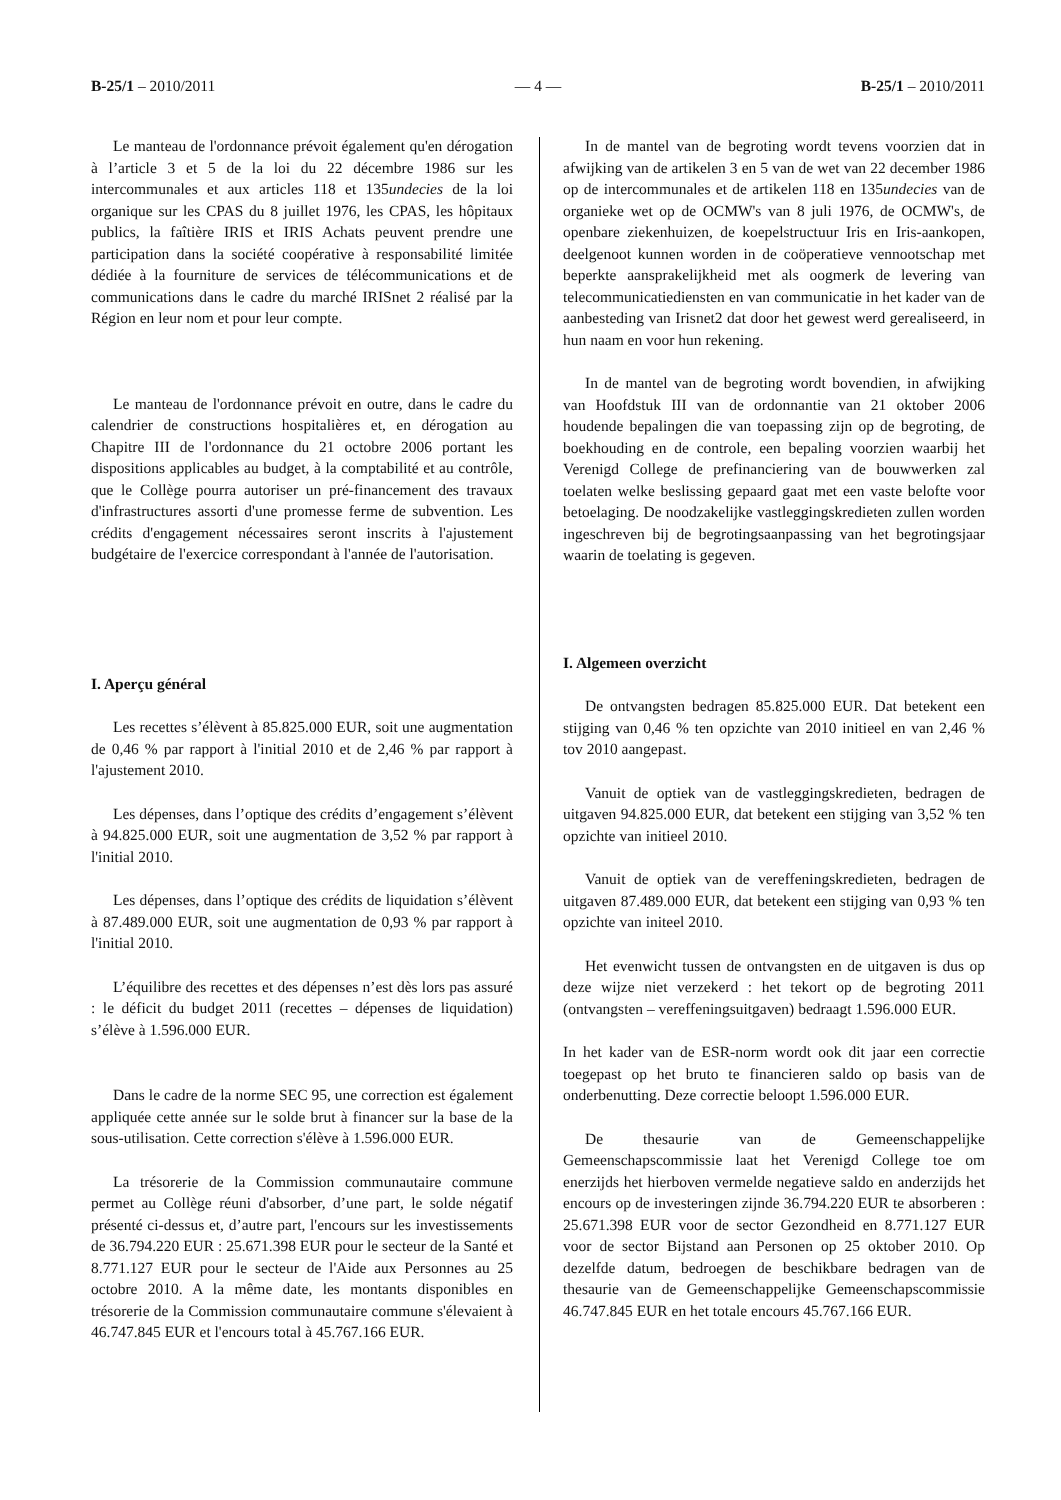B-25/1 – 2010/2011 — 4 — B-25/1 – 2010/2011
Le manteau de l'ordonnance prévoit également qu'en dérogation à l’article 3 et 5 de la loi du 22 décembre 1986 sur les intercommunales et aux articles 118 et 135undecies de la loi organique sur les CPAS du 8 juillet 1976, les CPAS, les hôpitaux publics, la faîtière IRIS et IRIS Achats peuvent prendre une participation dans la société coopérative à responsabilité limitée dédiée à la fourniture de services de télécommunications et de communications dans le cadre du marché IRISnet 2 réalisé par la Région en leur nom et pour leur compte.
Le manteau de l'ordonnance prévoit en outre, dans le cadre du calendrier de constructions hospitalières et, en dérogation au Chapitre III de l'ordonnance du 21 octobre 2006 portant les dispositions applicables au budget, à la comptabilité et au contrôle, que le Collège pourra autoriser un pré-financement des travaux d'infrastructures assorti d'une promesse ferme de subvention. Les crédits d'engagement nécessaires seront inscrits à l'ajustement budgétaire de l'exercice correspondant à l'année de l'autorisation.
I. Aperçu général
Les recettes s’élèvent à 85.825.000 EUR, soit une augmentation de 0,46 % par rapport à l'initial 2010 et de 2,46 % par rapport à l'ajustement 2010.
Les dépenses, dans l’optique des crédits d’engagement s’élèvent à 94.825.000 EUR, soit une augmentation de 3,52 % par rapport à l'initial 2010.
Les dépenses, dans l’optique des crédits de liquidation s’élèvent à 87.489.000 EUR, soit une augmentation de 0,93 % par rapport à l'initial 2010.
L’équilibre des recettes et des dépenses n’est dès lors pas assuré : le déficit du budget 2011 (recettes – dépenses de liquidation) s’élève à 1.596.000 EUR.
Dans le cadre de la norme SEC 95, une correction est également appliquée cette année sur le solde brut à financer sur la base de la sous-utilisation. Cette correction s'élève à 1.596.000 EUR.
La trésorerie de la Commission communautaire commune permet au Collège réuni d'absorber, d’une part, le solde négatif présenté ci-dessus et, d’autre part, l'encours sur les investissements de 36.794.220 EUR : 25.671.398 EUR pour le secteur de la Santé et 8.771.127 EUR pour le secteur de l'Aide aux Personnes au 25 octobre 2010. A la même date, les montants disponibles en trésorerie de la Commission communautaire commune s'élevaient à 46.747.845 EUR et l'encours total à 45.767.166 EUR.
In de mantel van de begroting wordt tevens voorzien dat in afwijking van de artikelen 3 en 5 van de wet van 22 december 1986 op de intercommunales et de artikelen 118 en 135undecies van de organieke wet op de OCMW's van 8 juli 1976, de OCMW's, de openbare ziekenhuizen, de koepelstructuur Iris en Iris-aankopen, deelgenoot kunnen worden in de coöperatieve vennootschap met beperkte aansprakelijkheid met als oogmerk de levering van telecommunicatiediensten en van communicatie in het kader van de aanbesteding van Irisnet2 dat door het gewest werd gerealiseerd, in hun naam en voor hun rekening.
In de mantel van de begroting wordt bovendien, in afwijking van Hoofdstuk III van de ordonnantie van 21 oktober 2006 houdende bepalingen die van toepassing zijn op de begroting, de boekhouding en de controle, een bepaling voorzien waarbij het Verenigd College de prefinanciering van de bouwwerken zal toelaten welke beslissing gepaard gaat met een vaste belofte voor betoelaging. De noodzakelijke vastleggingskredieten zullen worden ingeschreven bij de begrotingsaanpassing van het begrotingsjaar waarin de toelating is gegeven.
I. Algemeen overzicht
De ontvangsten bedragen 85.825.000 EUR. Dat betekent een stijging van 0,46 % ten opzichte van 2010 initieel en van 2,46 % tov 2010 aangepast.
Vanuit de optiek van de vastleggingskredieten, bedragen de uitgaven 94.825.000 EUR, dat betekent een stijging van 3,52 % ten opzichte van initieel 2010.
Vanuit de optiek van de vereffeningskredieten, bedragen de uitgaven 87.489.000 EUR, dat betekent een stijging van 0,93 % ten opzichte van initeel 2010.
Het evenwicht tussen de ontvangsten en de uitgaven is dus op deze wijze niet verzekerd : het tekort op de begroting 2011 (ontvangsten – vereffeningsuitgaven) bedraagt 1.596.000 EUR.
In het kader van de ESR-norm wordt ook dit jaar een correctie toegepast op het bruto te financieren saldo op basis van de onderbenutting. Deze correctie beloopt 1.596.000 EUR.
De thesaurie van de Gemeenschappelijke Gemeenschapscommissie laat het Verenigd College toe om enerzijds het hierboven vermelde negatieve saldo en anderzijds het encours op de investeringen zijnde 36.794.220 EUR te absorberen : 25.671.398 EUR voor de sector Gezondheid en 8.771.127 EUR voor de sector Bijstand aan Personen op 25 oktober 2010. Op dezelfde datum, bedroegen de beschikbare bedragen van de thesaurie van de Gemeenschappelijke Gemeenschapscommissie 46.747.845 EUR en het totale encours 45.767.166 EUR.